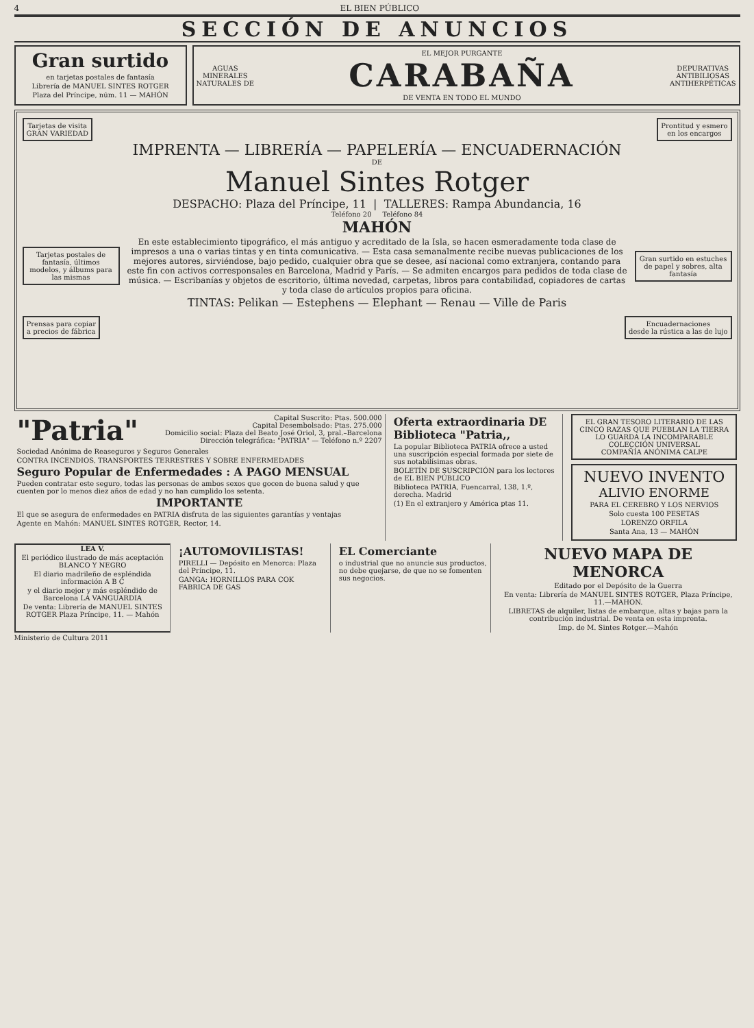4 EL BIEN PÚBLICO
SECCIÓN DE ANUNCIOS
Gran surtido
en tarjetas postales de fantasía
Librería de MANUEL SINTES ROTGER
Plaza del Príncipe, núm. 11 — MAHÓN
AGUAS
MINERALES
NATURALES DE
EL MEJOR PURGANTE
CARABAÑA
DE VENTA EN TODO EL MUNDO
DEPURATIVAS
ANTIBILIOSAS
ANTIHERPÉTICAS
Tarjetas de visita
GRAN VARIEDAD
Prontitud y esmero
en los encargos
IMPRENTA — LIBRERÍA — PAPELERÍA — ENCUADERNACIÓN
DE
Manuel Sintes Rotger
DESPACHO: Plaza del Príncipe, 11 | TALLERES: Rampa Abundancia, 16
Teléfono 20 Teléfono 84
MAHÓN
Tarjetas postales de fantasía, últimos modelos, y álbums para las mismas
En este establecimiento tipográfico, el más antiguo y acreditado de la Isla, se hacen esmeradamente toda clase de impresos a una o varias tintas y en tinta comunicativa. — Esta casa semanalmente recibe nuevas publicaciones de los mejores autores, sirviéndose, bajo pedido, cualquier obra que se desee, así nacional como extranjera, contando para este fin con activos corresponsales en Barcelona, Madrid y París. — Se admiten encargos para pedidos de toda clase de música. — Escribanías y objetos de escritorio, última novedad, carpetas, libros para contabilidad, copiadores de cartas y toda clase de artículos propios para oficina.
Gran surtido en estuches de papel y sobres, alta fantasía
TINTAS: Pelikan — Estephens — Elephant — Renau — Ville de Paris
Prensas para copiar
a precios de fábrica
Encuadernaciones
desde la rústica a las de lujo
"Patria" Capital Suscrito: Ptas. 500.000
Capital Desembolsado: Ptas. 275.000
Domicilio social: Plaza del Beato José Oriol, 3, pral.–Barcelona
Dirección telegráfica: "PATRIA" — Teléfono n.º 2207
Sociedad Anónima de Reaseguros y Seguros Generales
CONTRA INCENDIOS, TRANSPORTES TERRESTRES Y SOBRE ENFERMEDADES
Seguro Popular de Enfermedades : A PAGO MENSUAL
Pueden contratar este seguro, todas las personas de ambos sexos que gocen de buena salud y que cuenten por lo menos diez años de edad y no han cumplido los setenta.
IMPORTANTE
El que se asegura de enfermedades en PATRIA disfruta de las siguientes garantías y ventajas
Agente en Mahón: MANUEL SINTES ROTGER, Rector, 14.
Oferta extraordinaria DE Biblioteca "Patria,,
La popular Biblioteca PATRIA ofrece a usted una suscripción especial formada por siete de sus notabilísimas obras.
BOLETÍN DE SUSCRIPCIÓN para los lectores de EL BIEN PÚBLICO
Biblioteca PATRIA, Fuencarral, 138, 1.º, derecha. Madrid
(1) En el extranjero y América ptas 11.
EL GRAN TESORO LITERARIO DE LAS CINCO RAZAS QUE PUEBLAN LA TIERRA
LO GUARDA LA INCOMPARABLE COLECCIÓN UNIVERSAL
COMPAÑÍA ANÓNIMA CALPE
NUEVO INVENTO
ALIVIO ENORME
PARA EL CEREBRO Y LOS NERVIOS
Solo cuesta 100 PESETAS
LORENZO ORFILA
Santa Ana, 13 — MAHÓN
LEA V.
El periódico ilustrado de más aceptación BLANCO Y NEGRO
El diario madrileño de espléndida información A B C
y el diario mejor y más espléndido de Barcelona LA VANGUARDIA
De venta: Librería de MANUEL SINTES ROTGER Plaza Príncipe, 11. — Mahón
¡AUTOMOVILISTAS!
PIRELLI — Depósito en Menorca: Plaza del Príncipe, 11.
GANGA: HORNILLOS PARA COK FABRICA DE GAS
EL Comerciante
o industrial que no anuncie sus productos, no debe quejarse, de que no se fomenten sus negocios.
NUEVO MAPA DE MENORCA
Editado por el Depósito de la Guerra
En venta: Librería de MANUEL SINTES ROTGER, Plaza Príncipe, 11.—MAHON.
LIBRETAS de alquiler, listas de embarque, altas y bajas para la contribución industrial. De venta en esta imprenta.
Imp. de M. Sintes Rotger.—Mahón
Ministerio de Cultura 2011